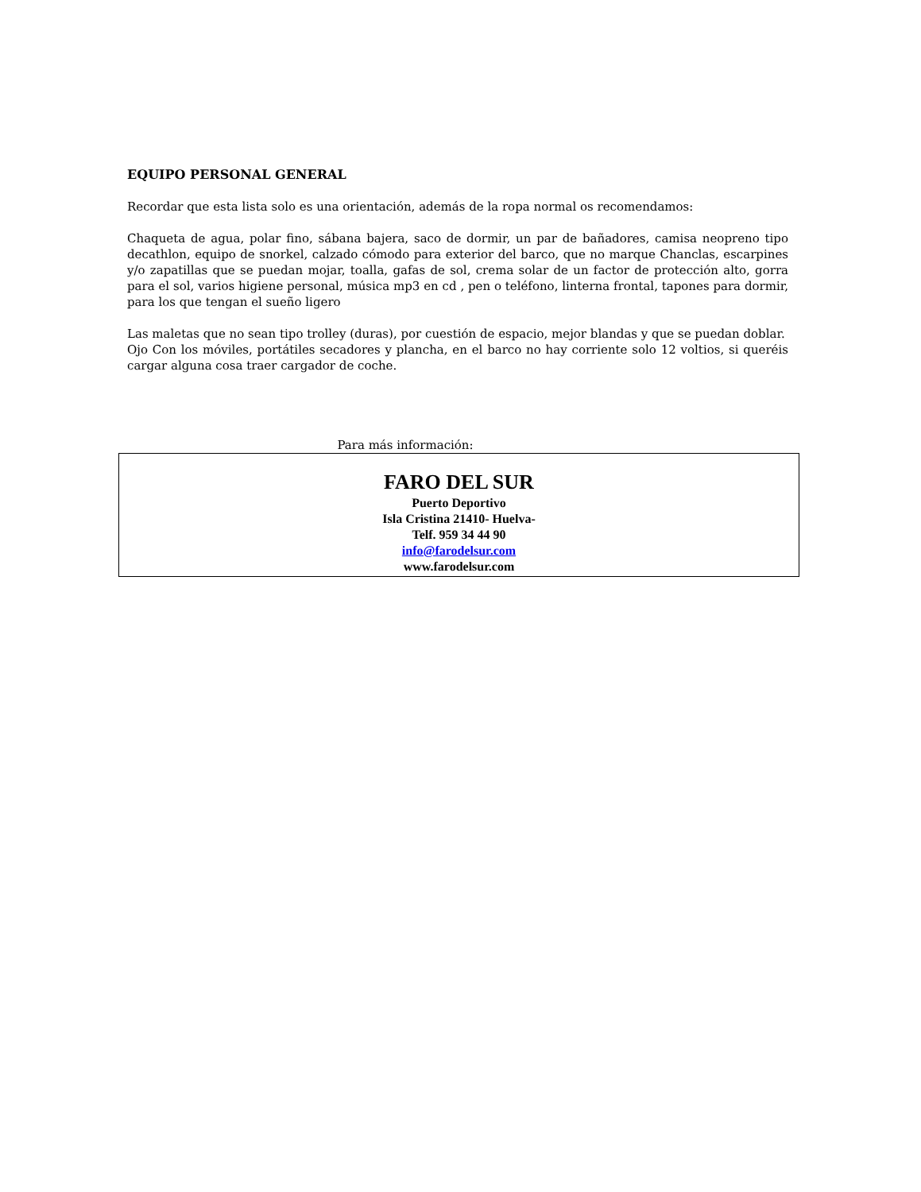EQUIPO PERSONAL GENERAL
Recordar que esta lista solo es una orientación, además de la ropa normal os recomendamos:
Chaqueta de agua, polar fino, sábana bajera, saco de dormir, un par de bañadores, camisa neopreno tipo decathlon, equipo de snorkel, calzado cómodo para exterior del barco, que no marque Chanclas, escarpines y/o zapatillas que se puedan mojar, toalla, gafas de sol, crema solar de un factor de protección alto, gorra para el sol, varios higiene personal, música mp3 en cd , pen o teléfono, linterna frontal, tapones para dormir, para los que tengan el sueño ligero
Las maletas que no sean tipo trolley (duras), por cuestión de espacio, mejor blandas y que se puedan doblar.
Ojo Con los móviles, portátiles secadores y plancha, en el barco no hay corriente solo 12 voltios, si queréis cargar alguna cosa traer cargador de coche.
Para más información:
FARO DEL SUR
Puerto Deportivo
Isla Cristina 21410- Huelva-
Telf. 959 34 44 90
info@farodelsur.com
www.farodelsur.com